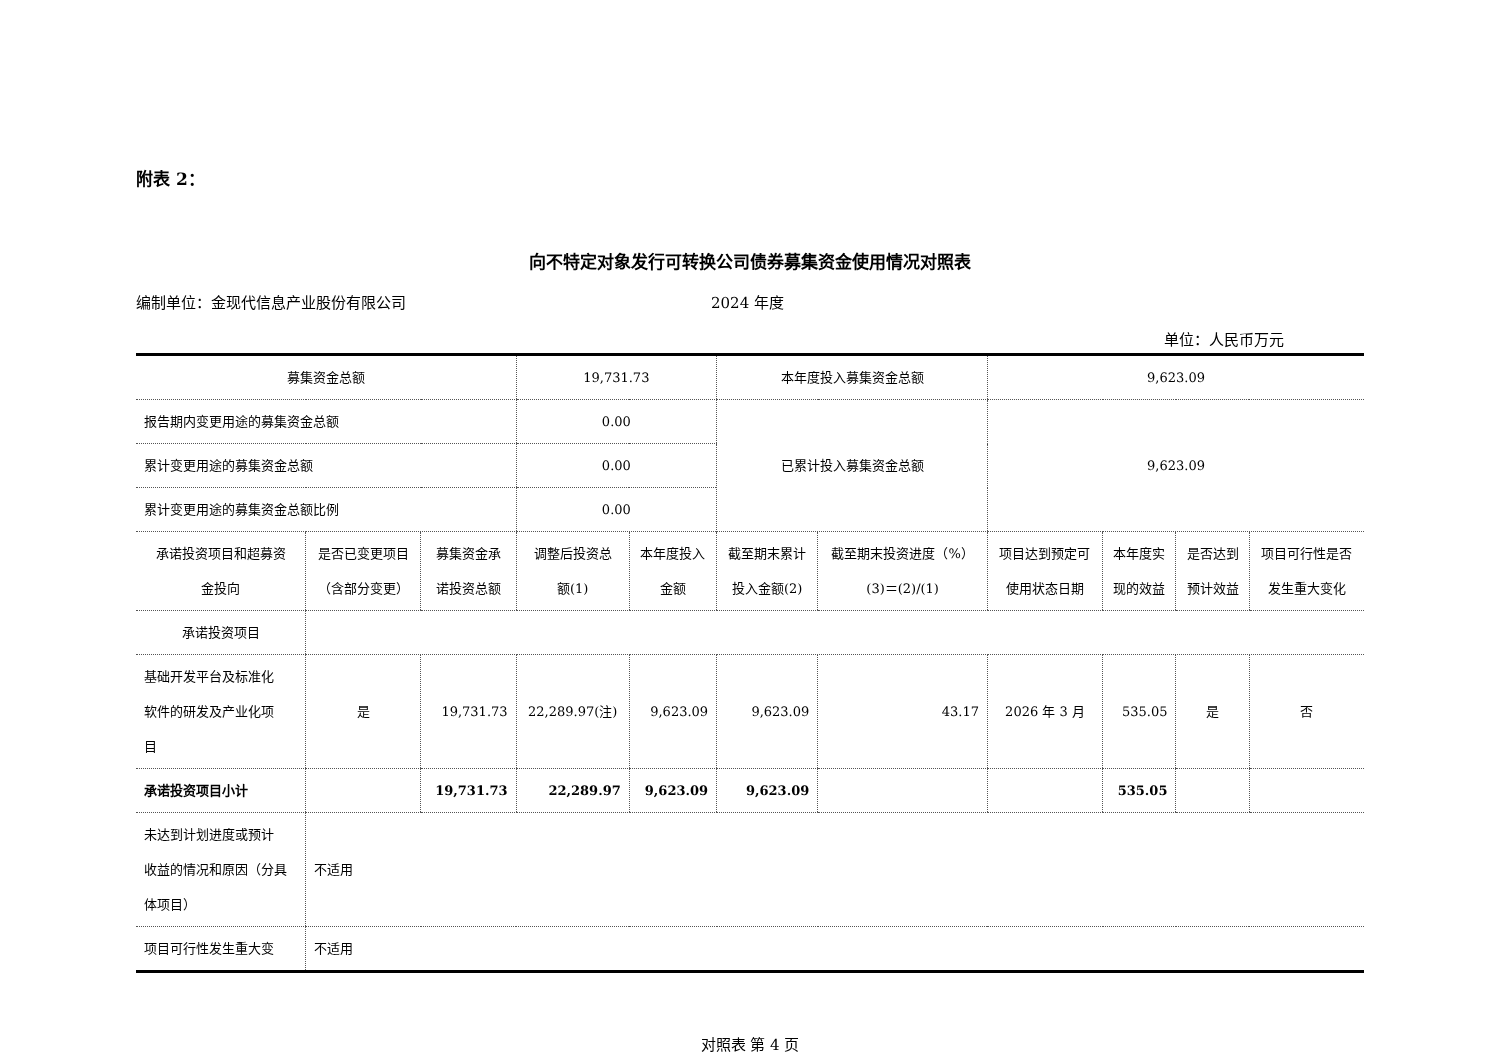附表 2：
向不特定对象发行可转换公司债券募集资金使用情况对照表
编制单位：金现代信息产业股份有限公司 2024 年度
单位：人民币万元
| 募集资金总额 | | | 19,731.73 | | 本年度投入募集资金总额 | | 9,623.09 | | | |
| 报告期内变更用途的募集资金总额 | | | 0.00 | | 已累计投入募集资金总额 | | 9,623.09 | | | |
| 累计变更用途的募集资金总额 | | | 0.00 | | | | | | | |
| 累计变更用途的募集资金总额比例 | | | 0.00 | | | | | | | |
| 承诺投资项目和超募资 金投向 | 是否已变更项目 （含部分变更） | 募集资金承 诺投资总额 | 调整后投资总 额(1) | 本年度投入 金额 | 截至期末累计 投入金额(2) | 截至期末投资进度（%） (3)＝(2)/(1) | 项目达到预定可 使用状态日期 | 本年度实 现的效益 | 是否达到 预计效益 | 项目可行性是否 发生重大变化 |
| 承诺投资项目 | | | | | | | | | | |
| 基础开发平台及标准化 软件的研发及产业化项 目 | 是 | 19,731.73 | 22,289.97(注) | 9,623.09 | 9,623.09 | 43.17 | 2026 年 3 月 | 535.05 | 是 | 否 |
| 承诺投资项目小计 | | 19,731.73 | 22,289.97 | 9,623.09 | 9,623.09 | | | 535.05 | | |
| 未达到计划进度或预计 收益的情况和原因（分具 体项目） | 不适用 | | | | | | | | | |
| 项目可行性发生重大变 | 不适用 | | | | | | | | | |
对照表 第 4 页